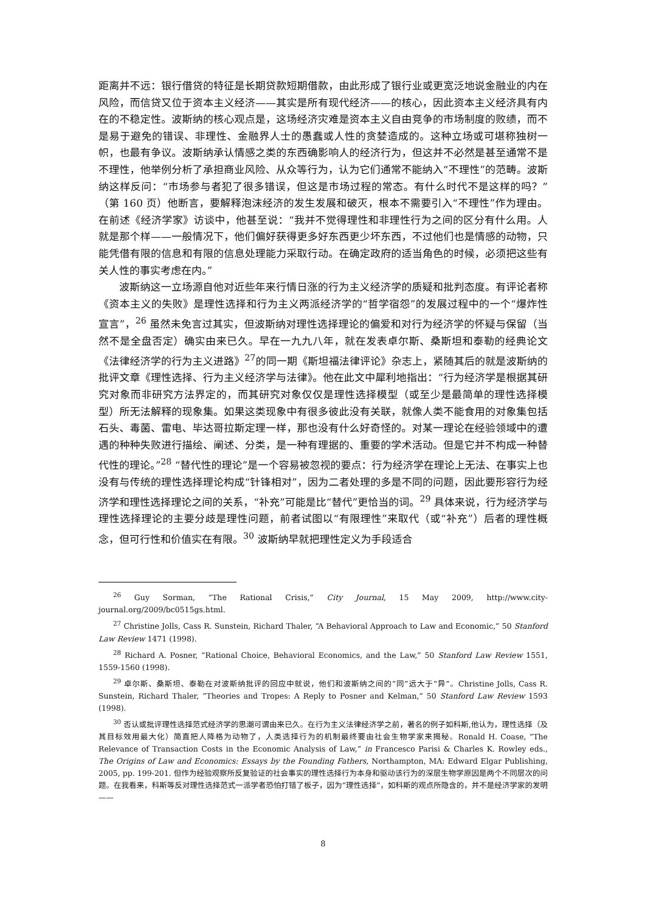距离并不远：银行借贷的特征是长期贷款短期借款，由此形成了银行业或更宽泛地说金融业的内在风险，而信贷又位于资本主义经济——其实是所有现代经济——的核心，因此资本主义经济具有内在的不稳定性。波斯纳的核心观点是，这场经济灾难是资本主义自由竞争的市场制度的败绩，而不是易于避免的错误、非理性、金融界人士的愚蠢或人性的贪婪造成的。这种立场或可堪称独树一帜，也最有争议。波斯纳承认情感之类的东西确影响人的经济行为，但这并不必然是甚至通常不是不理性，他举例分析了承担商业风险、从众等行为，认为它们通常不能纳入“不理性”的范畴。波斯纳这样反问：“市场参与者犯了很多错误，但这是市场过程的常态。有什么时代不是这样的吗？”（第 160 页）他断言，要解释泡沫经济的发生发展和破灭，根本不需要引入“不理性”作为理由。在前述《经济学家》访谈中，他甚至说：“我并不觉得理性和非理性行为之间的区分有什么用。人就是那个样——一般情况下，他们偏好获得更多好东西更少坏东西，不过他们也是情感的动物，只能凭借有限的信息和有限的信息处理能力采取行动。在确定政府的适当角色的时候，必须把这些有关人性的事实考虑在内。”
波斯纳这一立场源自他对近些年来行情日涨的行为主义经济学的质疑和批判态度。有评论者称《资本主义的失败》是理性选择和行为主义两派经济学的“哲学宿怨”的发展过程中的一个“爆炸性宣言”，<sup>26</sup> 虽然未免言过其实，但波斯纳对理性选择理论的偏爱和对行为经济学的怀疑与保留（当然不是全盘否定）确实由来已久。早在一九九八年，就在发表卓尔斯、桑斯坦和泰勒的经典论文《法律经济学的行为主义进路》<sup>27</sup>的同一期《斯坦福法律评论》杂志上，紧随其后的就是波斯纳的批评文章《理性选择、行为主义经济学与法律》。他在此文中犀利地指出：“行为经济学是根据其研究对象而非研究方法界定的，而其研究对象仅仅是理性选择模型（或至少是最简单的理性选择模型）所无法解释的现象集。如果这类现象中有很多彼此没有关联，就像人类不能食用的对象集包括石头、毒菌、雷电、毕达哥拉斯定理一样，那也没有什么好奇怪的。对某一理论在经验领域中的遭遇的种种失败进行描绘、阐述、分类，是一种有理据的、重要的学术活动。但是它并不构成一种替代性的理论。”<sup>28</sup> “替代性的理论”是一个容易被忽视的要点：行为经济学在理论上无法、在事实上也没有与传统的理性选择理论构成“针锋相对”，因为二者处理的多是不同的问题，因此要形容行为经济学和理性选择理论之间的关系，“补充”可能是比“替代”更恰当的词。<sup>29</sup> 具体来说，行为经济学与理性选择理论的主要分歧是理性问题，前者试图以“有限理性”来取代（或“补充”）后者的理性概念，但可行性和价值实在有限。<sup>30</sup> 波斯纳早就把理性定义为手段适合
<sup>26</sup> Guy Sorman, “The Rational Crisis,” City Journal, 15 May 2009, http://www.city-journal.org/2009/bc0515gs.html.
<sup>27</sup> Christine Jolls, Cass R. Sunstein, Richard Thaler, “A Behavioral Approach to Law and Economic,” 50 Stanford Law Review 1471 (1998).
<sup>28</sup> Richard A. Posner, “Rational Choice, Behavioral Economics, and the Law,” 50 Stanford Law Review 1551, 1559-1560 (1998).
<sup>29</sup> 卓尔斯、桑斯坦、泰勒在对波斯纳批评的回应中就说，他们和波斯纳之间的“同”远大于“异”。Christine Jolls, Cass R. Sunstein, Richard Thaler, “Theories and Tropes: A Reply to Posner and Kelman,” 50 Stanford Law Review 1593 (1998).
<sup>30</sup> 否认或批评理性选择范式经济学的思潮可谓由来已久。在行为主义法律经济学之前，著名的例子如科斯,他认为，理性选择（及其目标效用最大化）简直把人降格为动物了，人类选择行为的机制最终要由社会生物学家来揭秘。Ronald H. Coase, “The Relevance of Transaction Costs in the Economic Analysis of Law,” in Francesco Parisi & Charles K. Rowley eds., The Origins of Law and Economics: Essays by the Founding Fathers, Northampton, MA: Edward Elgar Publishing, 2005, pp. 199-201. 但作为经验观察所反复验证的社会事实的理性选择行为本身和驱动该行为的深层生物学原因是两个不同层次的问题。在我看来，科斯等反对理性选择范式一派学者恐怕打错了板子，因为“理性选择”，如科斯的观点所隐含的，并不是经济学家的发明——
8